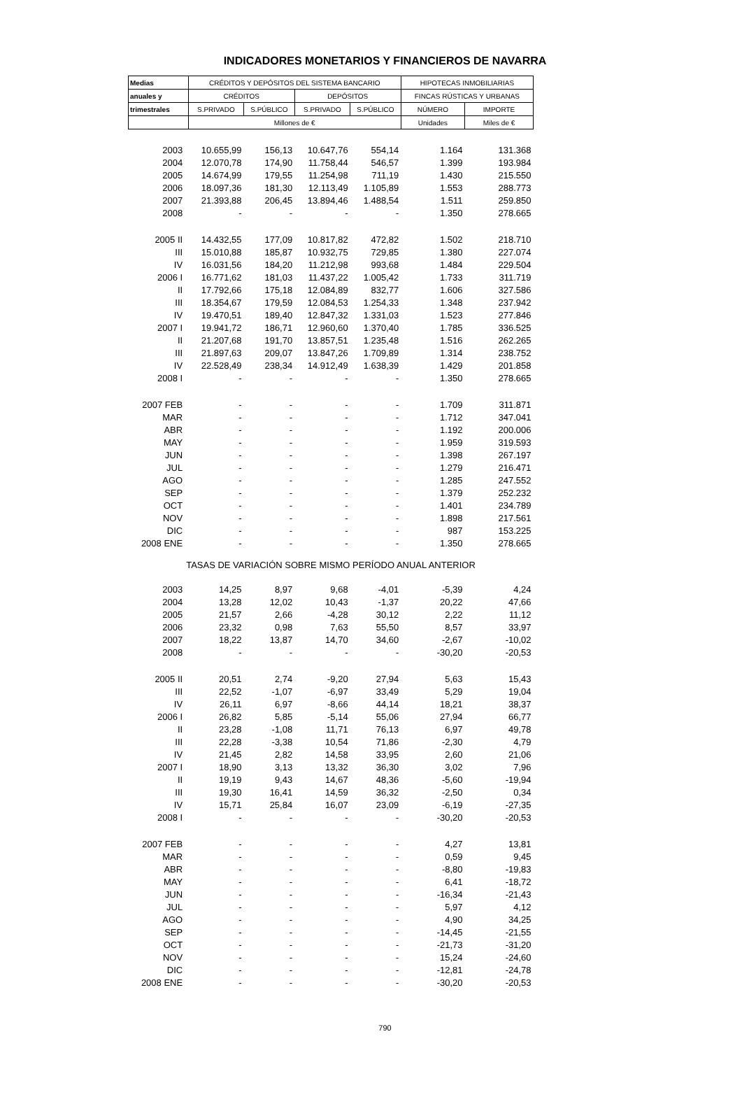INDICADORES MONETARIOS Y FINANCIEROS DE NAVARRA
| Medias | CRÉDITOS Y DEPÓSITOS DEL SISTEMA BANCARIO | | | | HIPOTECAS INMOBILIARIAS | |
| --- | --- | --- | --- | --- | --- | --- |
| anuales y | CRÉDITOS | | DEPÓSITOS | | FINCAS RÚSTICAS Y URBANAS | |
| trimestrales | S.PRIVADO | S.PÚBLICO | S.PRIVADO | S.PÚBLICO | NÚMERO | IMPORTE |
| | Millones de € | | | | Unidades | Miles de € |
| 2003 | 10.655,99 | 156,13 | 10.647,76 | 554,14 | 1.164 | 131.368 |
| 2004 | 12.070,78 | 174,90 | 11.758,44 | 546,57 | 1.399 | 193.984 |
| 2005 | 14.674,99 | 179,55 | 11.254,98 | 711,19 | 1.430 | 215.550 |
| 2006 | 18.097,36 | 181,30 | 12.113,49 | 1.105,89 | 1.553 | 288.773 |
| 2007 | 21.393,88 | 206,45 | 13.894,46 | 1.488,54 | 1.511 | 259.850 |
| 2008 | - | - | - | - | 1.350 | 278.665 |
| 2005 II | 14.432,55 | 177,09 | 10.817,82 | 472,82 | 1.502 | 218.710 |
| III | 15.010,88 | 185,87 | 10.932,75 | 729,85 | 1.380 | 227.074 |
| IV | 16.031,56 | 184,20 | 11.212,98 | 993,68 | 1.484 | 229.504 |
| 2006 I | 16.771,62 | 181,03 | 11.437,22 | 1.005,42 | 1.733 | 311.719 |
| II | 17.792,66 | 175,18 | 12.084,89 | 832,77 | 1.606 | 327.586 |
| III | 18.354,67 | 179,59 | 12.084,53 | 1.254,33 | 1.348 | 237.942 |
| IV | 19.470,51 | 189,40 | 12.847,32 | 1.331,03 | 1.523 | 277.846 |
| 2007 I | 19.941,72 | 186,71 | 12.960,60 | 1.370,40 | 1.785 | 336.525 |
| II | 21.207,68 | 191,70 | 13.857,51 | 1.235,48 | 1.516 | 262.265 |
| III | 21.897,63 | 209,07 | 13.847,26 | 1.709,89 | 1.314 | 238.752 |
| IV | 22.528,49 | 238,34 | 14.912,49 | 1.638,39 | 1.429 | 201.858 |
| 2008 I | - | - | - | - | 1.350 | 278.665 |
| 2007 FEB | - | - | - | - | 1.709 | 311.871 |
| MAR | - | - | - | - | 1.712 | 347.041 |
| ABR | - | - | - | - | 1.192 | 200.006 |
| MAY | - | - | - | - | 1.959 | 319.593 |
| JUN | - | - | - | - | 1.398 | 267.197 |
| JUL | - | - | - | - | 1.279 | 216.471 |
| AGO | - | - | - | - | 1.285 | 247.552 |
| SEP | - | - | - | - | 1.379 | 252.232 |
| OCT | - | - | - | - | 1.401 | 234.789 |
| NOV | - | - | - | - | 1.898 | 217.561 |
| DIC | - | - | - | - | 987 | 153.225 |
| 2008 ENE | - | - | - | - | 1.350 | 278.665 |
| TASAS DE VARIACIÓN SOBRE MISMO PERÍODO ANUAL ANTERIOR | | | | | | |
| 2003 | 14,25 | 8,97 | 9,68 | -4,01 | -5,39 | 4,24 |
| 2004 | 13,28 | 12,02 | 10,43 | -1,37 | 20,22 | 47,66 |
| 2005 | 21,57 | 2,66 | -4,28 | 30,12 | 2,22 | 11,12 |
| 2006 | 23,32 | 0,98 | 7,63 | 55,50 | 8,57 | 33,97 |
| 2007 | 18,22 | 13,87 | 14,70 | 34,60 | -2,67 | -10,02 |
| 2008 | - | - | - | - | -30,20 | -20,53 |
| 2005 II | 20,51 | 2,74 | -9,20 | 27,94 | 5,63 | 15,43 |
| III | 22,52 | -1,07 | -6,97 | 33,49 | 5,29 | 19,04 |
| IV | 26,11 | 6,97 | -8,66 | 44,14 | 18,21 | 38,37 |
| 2006 I | 26,82 | 5,85 | -5,14 | 55,06 | 27,94 | 66,77 |
| II | 23,28 | -1,08 | 11,71 | 76,13 | 6,97 | 49,78 |
| III | 22,28 | -3,38 | 10,54 | 71,86 | -2,30 | 4,79 |
| IV | 21,45 | 2,82 | 14,58 | 33,95 | 2,60 | 21,06 |
| 2007 I | 18,90 | 3,13 | 13,32 | 36,30 | 3,02 | 7,96 |
| II | 19,19 | 9,43 | 14,67 | 48,36 | -5,60 | -19,94 |
| III | 19,30 | 16,41 | 14,59 | 36,32 | -2,50 | 0,34 |
| IV | 15,71 | 25,84 | 16,07 | 23,09 | -6,19 | -27,35 |
| 2008 I | - | - | - | - | -30,20 | -20,53 |
| 2007 FEB | - | - | - | - | 4,27 | 13,81 |
| MAR | - | - | - | - | 0,59 | 9,45 |
| ABR | - | - | - | - | -8,80 | -19,83 |
| MAY | - | - | - | - | 6,41 | -18,72 |
| JUN | - | - | - | - | -16,34 | -21,43 |
| JUL | - | - | - | - | 5,97 | 4,12 |
| AGO | - | - | - | - | 4,90 | 34,25 |
| SEP | - | - | - | - | -14,45 | -21,55 |
| OCT | - | - | - | - | -21,73 | -31,20 |
| NOV | - | - | - | - | 15,24 | -24,60 |
| DIC | - | - | - | - | -12,81 | -24,78 |
| 2008 ENE | - | - | - | - | -30,20 | -20,53 |
790